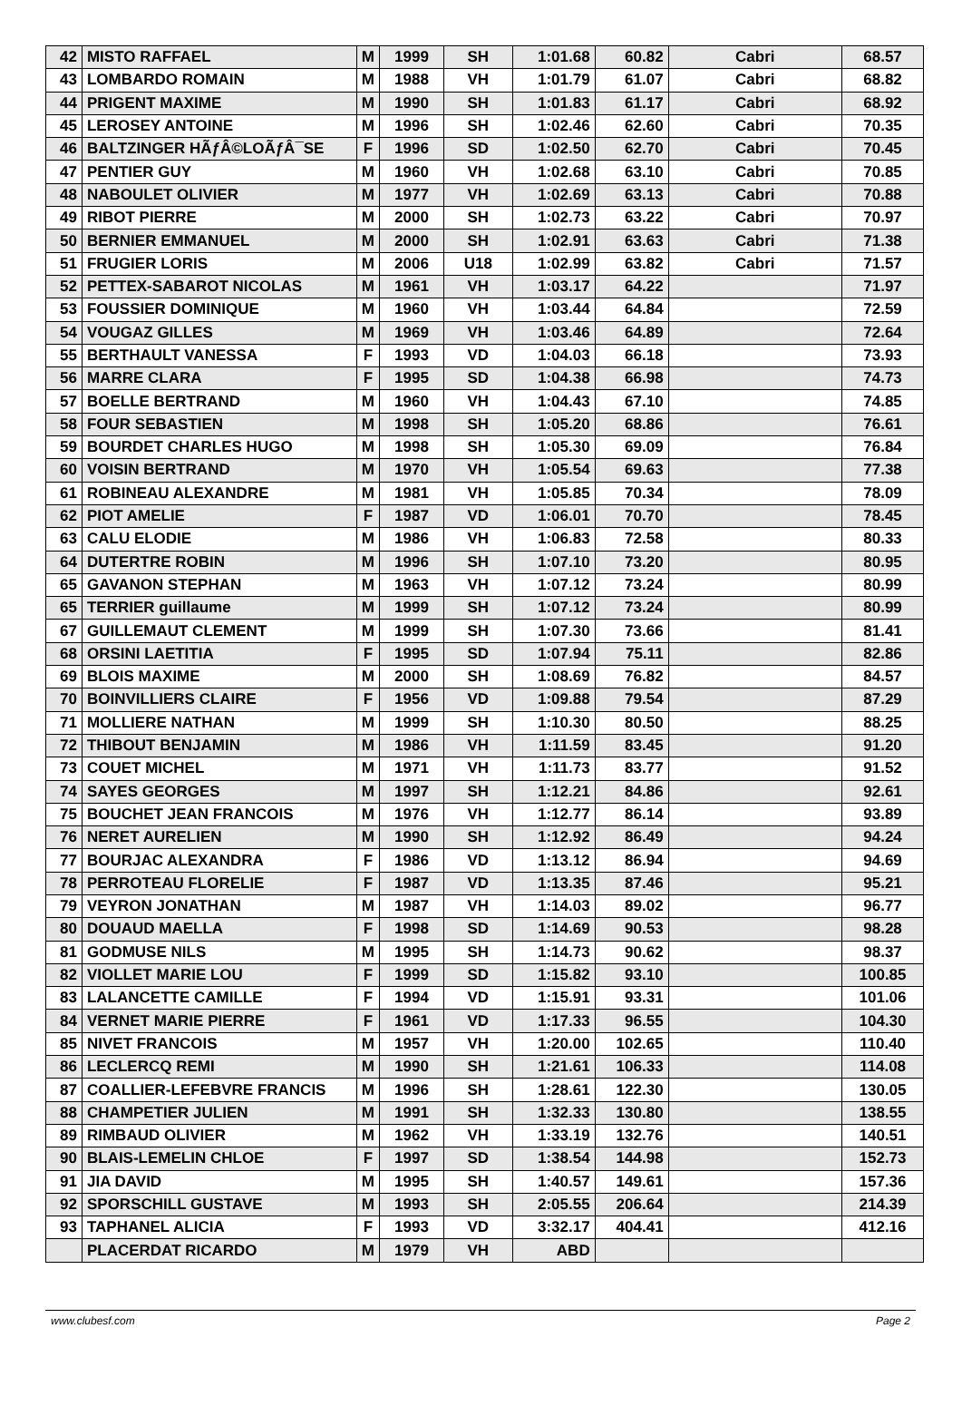| 42 | MISTO RAFFAEL | M | 1999 | SH | 1:01.68 | 60.82 | Cabri | 68.57 |
| 43 | LOMBARDO ROMAIN | M | 1988 | VH | 1:01.79 | 61.07 | Cabri | 68.82 |
| 44 | PRIGENT MAXIME | M | 1990 | SH | 1:01.83 | 61.17 | Cabri | 68.92 |
| 45 | LEROSEY ANTOINE | M | 1996 | SH | 1:02.46 | 62.60 | Cabri | 70.35 |
| 46 | BALTZINGER HÃƒÂ©LOÃƒÂ¯SE | F | 1996 | SD | 1:02.50 | 62.70 | Cabri | 70.45 |
| 47 | PENTIER GUY | M | 1960 | VH | 1:02.68 | 63.10 | Cabri | 70.85 |
| 48 | NABOULET OLIVIER | M | 1977 | VH | 1:02.69 | 63.13 | Cabri | 70.88 |
| 49 | RIBOT PIERRE | M | 2000 | SH | 1:02.73 | 63.22 | Cabri | 70.97 |
| 50 | BERNIER EMMANUEL | M | 2000 | SH | 1:02.91 | 63.63 | Cabri | 71.38 |
| 51 | FRUGIER LORIS | M | 2006 | U18 | 1:02.99 | 63.82 | Cabri | 71.57 |
| 52 | PETTEX-SABAROT NICOLAS | M | 1961 | VH | 1:03.17 | 64.22 | | 71.97 |
| 53 | FOUSSIER DOMINIQUE | M | 1960 | VH | 1:03.44 | 64.84 | | 72.59 |
| 54 | VOUGAZ GILLES | M | 1969 | VH | 1:03.46 | 64.89 | | 72.64 |
| 55 | BERTHAULT VANESSA | F | 1993 | VD | 1:04.03 | 66.18 | | 73.93 |
| 56 | MARRE CLARA | F | 1995 | SD | 1:04.38 | 66.98 | | 74.73 |
| 57 | BOELLE BERTRAND | M | 1960 | VH | 1:04.43 | 67.10 | | 74.85 |
| 58 | FOUR SEBASTIEN | M | 1998 | SH | 1:05.20 | 68.86 | | 76.61 |
| 59 | BOURDET CHARLES HUGO | M | 1998 | SH | 1:05.30 | 69.09 | | 76.84 |
| 60 | VOISIN BERTRAND | M | 1970 | VH | 1:05.54 | 69.63 | | 77.38 |
| 61 | ROBINEAU ALEXANDRE | M | 1981 | VH | 1:05.85 | 70.34 | | 78.09 |
| 62 | PIOT AMELIE | F | 1987 | VD | 1:06.01 | 70.70 | | 78.45 |
| 63 | CALU ELODIE | M | 1986 | VH | 1:06.83 | 72.58 | | 80.33 |
| 64 | DUTERTRE ROBIN | M | 1996 | SH | 1:07.10 | 73.20 | | 80.95 |
| 65 | GAVANON STEPHAN | M | 1963 | VH | 1:07.12 | 73.24 | | 80.99 |
| 65 | TERRIER guillaume | M | 1999 | SH | 1:07.12 | 73.24 | | 80.99 |
| 67 | GUILLEMAUT CLEMENT | M | 1999 | SH | 1:07.30 | 73.66 | | 81.41 |
| 68 | ORSINI LAETITIA | F | 1995 | SD | 1:07.94 | 75.11 | | 82.86 |
| 69 | BLOIS MAXIME | M | 2000 | SH | 1:08.69 | 76.82 | | 84.57 |
| 70 | BOINVILLIERS CLAIRE | F | 1956 | VD | 1:09.88 | 79.54 | | 87.29 |
| 71 | MOLLIERE NATHAN | M | 1999 | SH | 1:10.30 | 80.50 | | 88.25 |
| 72 | THIBOUT BENJAMIN | M | 1986 | VH | 1:11.59 | 83.45 | | 91.20 |
| 73 | COUET MICHEL | M | 1971 | VH | 1:11.73 | 83.77 | | 91.52 |
| 74 | SAYES GEORGES | M | 1997 | SH | 1:12.21 | 84.86 | | 92.61 |
| 75 | BOUCHET JEAN FRANCOIS | M | 1976 | VH | 1:12.77 | 86.14 | | 93.89 |
| 76 | NERET AURELIEN | M | 1990 | SH | 1:12.92 | 86.49 | | 94.24 |
| 77 | BOURJAC ALEXANDRA | F | 1986 | VD | 1:13.12 | 86.94 | | 94.69 |
| 78 | PERROTEAU FLORELIE | F | 1987 | VD | 1:13.35 | 87.46 | | 95.21 |
| 79 | VEYRON JONATHAN | M | 1987 | VH | 1:14.03 | 89.02 | | 96.77 |
| 80 | DOUAUD MAELLA | F | 1998 | SD | 1:14.69 | 90.53 | | 98.28 |
| 81 | GODMUSE NILS | M | 1995 | SH | 1:14.73 | 90.62 | | 98.37 |
| 82 | VIOLLET MARIE LOU | F | 1999 | SD | 1:15.82 | 93.10 | | 100.85 |
| 83 | LALANCETTE CAMILLE | F | 1994 | VD | 1:15.91 | 93.31 | | 101.06 |
| 84 | VERNET MARIE PIERRE | F | 1961 | VD | 1:17.33 | 96.55 | | 104.30 |
| 85 | NIVET FRANCOIS | M | 1957 | VH | 1:20.00 | 102.65 | | 110.40 |
| 86 | LECLERCQ REMI | M | 1990 | SH | 1:21.61 | 106.33 | | 114.08 |
| 87 | COALLIER-LEFEBVRE FRANCIS | M | 1996 | SH | 1:28.61 | 122.30 | | 130.05 |
| 88 | CHAMPETIER JULIEN | M | 1991 | SH | 1:32.33 | 130.80 | | 138.55 |
| 89 | RIMBAUD OLIVIER | M | 1962 | VH | 1:33.19 | 132.76 | | 140.51 |
| 90 | BLAIS-LEMELIN CHLOE | F | 1997 | SD | 1:38.54 | 144.98 | | 152.73 |
| 91 | JIA DAVID | M | 1995 | SH | 1:40.57 | 149.61 | | 157.36 |
| 92 | SPORSCHILL GUSTAVE | M | 1993 | SH | 2:05.55 | 206.64 | | 214.39 |
| 93 | TAPHANEL ALICIA | F | 1993 | VD | 3:32.17 | 404.41 | | 412.16 |
| | PLACERDAT RICARDO | M | 1979 | VH | ABD | | | |
www.clubesf.com Page 2